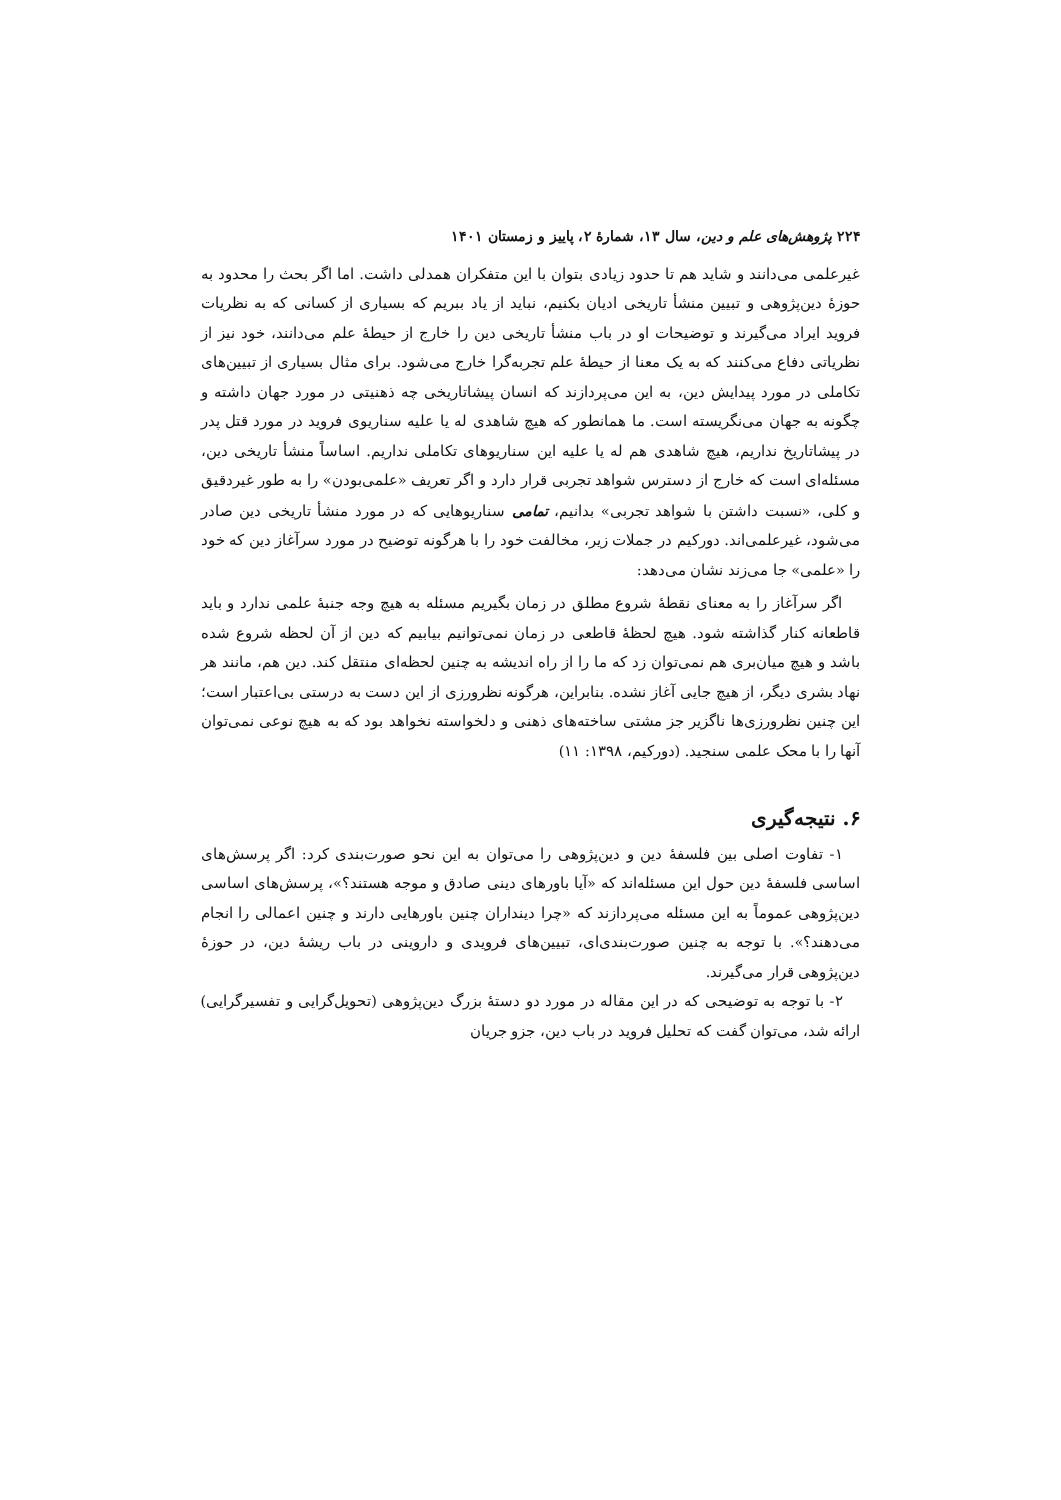۲۲۴ پژوهش‌های علم و دین، سال ۱۳، شمارهٔ ۲، پاییز و زمستان ۱۴۰۱
غیرعلمی می‌دانند و شاید هم تا حدود زیادی بتوان با این متفکران همدلی داشت. اما اگر بحث را محدود به حوزهٔ دین‌پژوهی و تبیین منشأ تاریخی ادیان بکنیم، نباید از یاد ببریم که بسیاری از کسانی که به نظریات فروید ایراد می‌گیرند و توضیحات او در باب منشأ تاریخی دین را خارج از حیطهٔ علم می‌دانند، خود نیز از نظریاتی دفاع می‌کنند که به یک معنا از حیطهٔ علم تجربه‌گرا خارج می‌شود. برای مثال بسیاری از تبیین‌های تکاملی در مورد پیدایش دین، به این می‌پردازند که انسان پیشاتاریخی چه ذهنیتی در مورد جهان داشته و چگونه به جهان می‌نگریسته است. ما همانطور که هیچ شاهدی له یا علیه سناریوی فروید در مورد قتل پدر در پیشاتاریخ نداریم، هیچ شاهدی هم له یا علیه این سناریوهای تکاملی نداریم. اساساً منشأ تاریخی دین، مسئله‌ای است که خارج از دسترس شواهد تجربی قرار دارد و اگر تعریف «علمی‌بودن» را به طور غیردقیق و کلی، «نسبت داشتن با شواهد تجربی» بدانیم، تمامی سناریوهایی که در مورد منشأ تاریخی دین صادر می‌شود، غیرعلمی‌اند. دورکیم در جملات زیر، مخالفت خود را با هرگونه توضیح در مورد سرآغاز دین که خود را «علمی» جا می‌زند نشان می‌دهد:
اگر سرآغاز را به معنای نقطهٔ شروع مطلق در زمان بگیریم مسئله به هیچ وجه جنبهٔ علمی ندارد و باید قاطعانه کنار گذاشته شود. هیچ لحظهٔ قاطعی در زمان نمی‌توانیم بیابیم که دین از آن لحظه شروع شده باشد و هیچ میان‌بری هم نمی‌توان زد که ما را از راه اندیشه به چنین لحظه‌ای منتقل کند. دین هم، مانند هر نهاد بشری دیگر، از هیچ جایی آغاز نشده. بنابراین، هرگونه نظرورزی از این دست به درستی بی‌اعتبار است؛ این چنین نظرورزی‌ها ناگزیر جز مشتی ساخته‌های ذهنی و دلخواسته نخواهد بود که به هیچ نوعی نمی‌توان آنها را با محک علمی سنجید. (دورکیم، ۱۳۹۸: ۱۱)
۶. نتیجه‌گیری
۱- تفاوت اصلی بین فلسفهٔ دین و دین‌پژوهی را می‌توان به این نحو صورت‌بندی کرد: اگر پرسش‌های اساسی فلسفهٔ دین حول این مسئله‌اند که «آیا باورهای دینی صادق و موجه هستند؟»، پرسش‌های اساسی دین‌پژوهی عموماً به این مسئله می‌پردازند که «چرا دینداران چنین باورهایی دارند و چنین اعمالی را انجام می‌دهند؟». با توجه به چنین صورت‌بندی‌ای، تبیین‌های فرویدی و داروینی در باب ریشهٔ دین، در حوزهٔ دین‌پژوهی قرار می‌گیرند.
۲- با توجه به توضیحی که در این مقاله در مورد دو دستهٔ بزرگ دین‌پژوهی (تحویل‌گرایی و تفسیرگرایی) ارائه شد، می‌توان گفت که تحلیل فروید در باب دین، جزو جریان